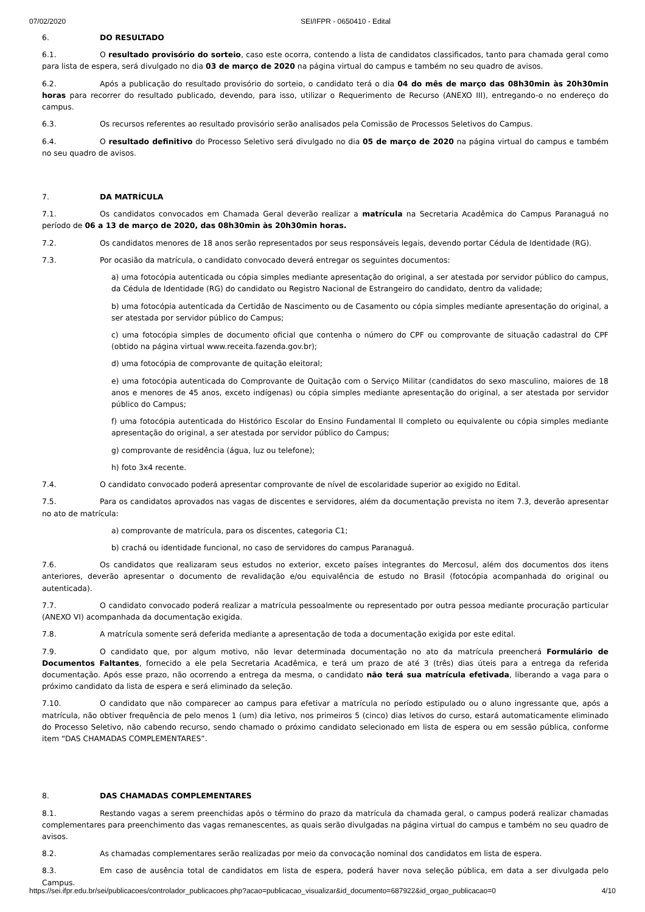07/02/2020 SEI/IFPR - 0650410 - Edital
6. DO RESULTADO
6.1. O resultado provisório do sorteio, caso este ocorra, contendo a lista de candidatos classificados, tanto para chamada geral como para lista de espera, será divulgado no dia 03 de março de 2020 na página virtual do campus e também no seu quadro de avisos.
6.2. Após a publicação do resultado provisório do sorteio, o candidato terá o dia 04 do mês de março das 08h30min às 20h30min horas para recorrer do resultado publicado, devendo, para isso, utilizar o Requerimento de Recurso (ANEXO III), entregando-o no endereço do campus.
6.3. Os recursos referentes ao resultado provisório serão analisados pela Comissão de Processos Seletivos do Campus.
6.4. O resultado definitivo do Processo Seletivo será divulgado no dia 05 de março de 2020 na página virtual do campus e também no seu quadro de avisos.
7. DA MATRÍCULA
7.1. Os candidatos convocados em Chamada Geral deverão realizar a matrícula na Secretaria Acadêmica do Campus Paranaguá no período de 06 a 13 de março de 2020, das 08h30min às 20h30min horas.
7.2. Os candidatos menores de 18 anos serão representados por seus responsáveis legais, devendo portar Cédula de Identidade (RG).
7.3. Por ocasião da matrícula, o candidato convocado deverá entregar os seguintes documentos:
a) uma fotocópia autenticada ou cópia simples mediante apresentação do original, a ser atestada por servidor público do campus, da Cédula de Identidade (RG) do candidato ou Registro Nacional de Estrangeiro do candidato, dentro da validade;
b) uma fotocópia autenticada da Certidão de Nascimento ou de Casamento ou cópia simples mediante apresentação do original, a ser atestada por servidor público do Campus;
c) uma fotocópia simples de documento oficial que contenha o número do CPF ou comprovante de situação cadastral do CPF (obtido na página virtual www.receita.fazenda.gov.br);
d) uma fotocópia de comprovante de quitação eleitoral;
e) uma fotocópia autenticada do Comprovante de Quitação com o Serviço Militar (candidatos do sexo masculino, maiores de 18 anos e menores de 45 anos, exceto indígenas) ou cópia simples mediante apresentação do original, a ser atestada por servidor público do Campus;
f) uma fotocópia autenticada do Histórico Escolar do Ensino Fundamental II completo ou equivalente ou cópia simples mediante apresentação do original, a ser atestada por servidor público do Campus;
g) comprovante de residência (água, luz ou telefone);
h) foto 3x4 recente.
7.4. O candidato convocado poderá apresentar comprovante de nível de escolaridade superior ao exigido no Edital.
7.5. Para os candidatos aprovados nas vagas de discentes e servidores, além da documentação prevista no item 7.3, deverão apresentar no ato de matrícula:
a) comprovante de matrícula, para os discentes, categoria C1;
b) crachá ou identidade funcional, no caso de servidores do campus Paranaguá.
7.6. Os candidatos que realizaram seus estudos no exterior, exceto países integrantes do Mercosul, além dos documentos dos itens anteriores, deverão apresentar o documento de revalidação e/ou equivalência de estudo no Brasil (fotocópia acompanhada do original ou autenticada).
7.7. O candidato convocado poderá realizar a matrícula pessoalmente ou representado por outra pessoa mediante procuração particular (ANEXO VI) acompanhada da documentação exigida.
7.8. A matrícula somente será deferida mediante a apresentação de toda a documentação exigida por este edital.
7.9. O candidato que, por algum motivo, não levar determinada documentação no ato da matrícula preencherá Formulário de Documentos Faltantes, fornecido a ele pela Secretaria Acadêmica, e terá um prazo de até 3 (três) dias úteis para a entrega da referida documentação. Após esse prazo, não ocorrendo a entrega da mesma, o candidato não terá sua matrícula efetivada, liberando a vaga para o próximo candidato da lista de espera e será eliminado da seleção.
7.10. O candidato que não comparecer ao campus para efetivar a matrícula no período estipulado ou o aluno ingressante que, após a matrícula, não obtiver frequência de pelo menos 1 (um) dia letivo, nos primeiros 5 (cinco) dias letivos do curso, estará automaticamente eliminado do Processo Seletivo, não cabendo recurso, sendo chamado o próximo candidato selecionado em lista de espera ou em sessão pública, conforme item “DAS CHAMADAS COMPLEMENTARES”.
8. DAS CHAMADAS COMPLEMENTARES
8.1. Restando vagas a serem preenchidas após o término do prazo da matrícula da chamada geral, o campus poderá realizar chamadas complementares para preenchimento das vagas remanescentes, as quais serão divulgadas na página virtual do campus e também no seu quadro de avisos.
8.2. As chamadas complementares serão realizadas por meio da convocação nominal dos candidatos em lista de espera.
8.3. Em caso de ausência total de candidatos em lista de espera, poderá haver nova seleção pública, em data a ser divulgada pelo Campus.
https://sei.ifpr.edu.br/sei/publicacoes/controlador_publicacoes.php?acao=publicacao_visualizar&id_documento=687922&id_orgao_publicacao=0 4/10